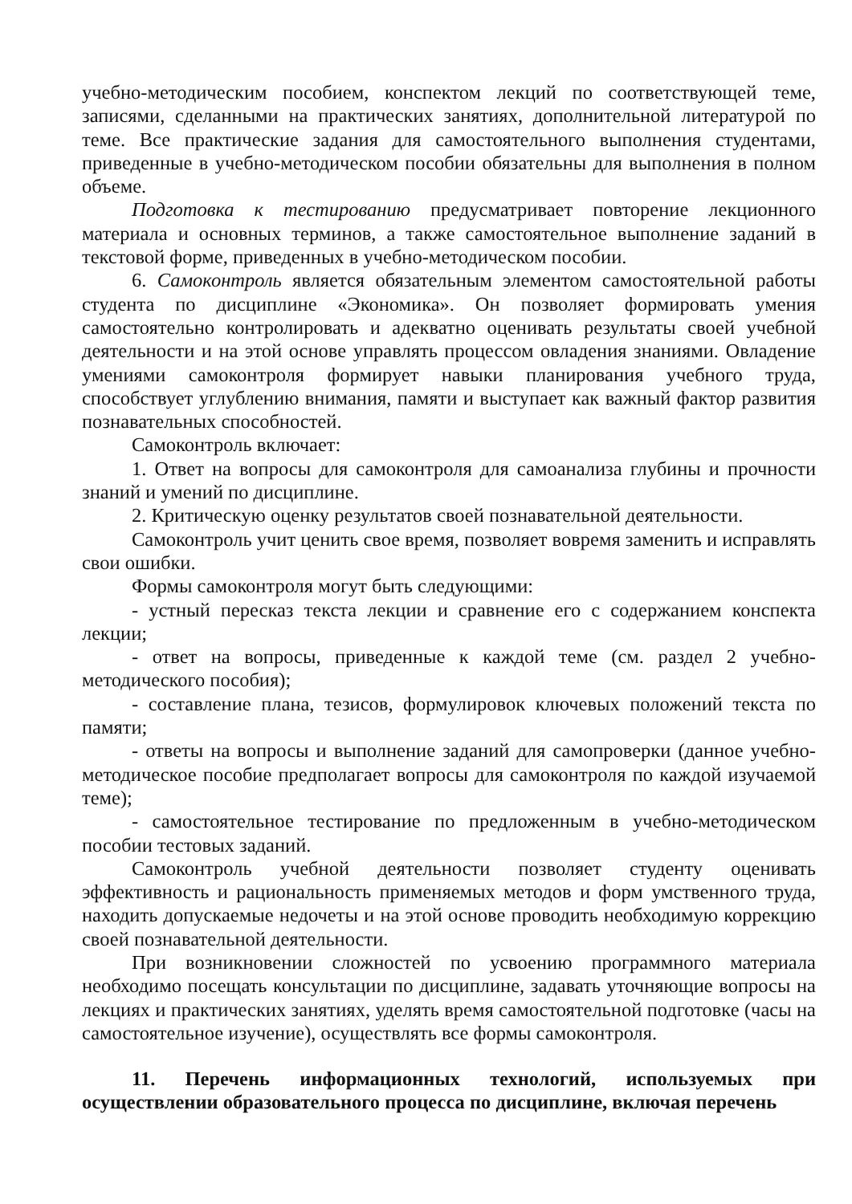учебно-методическим пособием, конспектом лекций по соответствующей теме, записями, сделанными на практических занятиях, дополнительной литературой по теме. Все практические задания для самостоятельного выполнения студентами, приведенные в учебно-методическом пособии обязательны для выполнения в полном объеме.
Подготовка к тестированию предусматривает повторение лекционного материала и основных терминов, а также самостоятельное выполнение заданий в текстовой форме, приведенных в учебно-методическом пособии.
6. Самоконтроль является обязательным элементом самостоятельной работы студента по дисциплине «Экономика». Он позволяет формировать умения самостоятельно контролировать и адекватно оценивать результаты своей учебной деятельности и на этой основе управлять процессом овладения знаниями. Овладение умениями самоконтроля формирует навыки планирования учебного труда, способствует углублению внимания, памяти и выступает как важный фактор развития познавательных способностей.
Самоконтроль включает:
1. Ответ на вопросы для самоконтроля для самоанализа глубины и прочности знаний и умений по дисциплине.
2. Критическую оценку результатов своей познавательной деятельности.
Самоконтроль учит ценить свое время, позволяет вовремя заменить и исправлять свои ошибки.
Формы самоконтроля могут быть следующими:
- устный пересказ текста лекции и сравнение его с содержанием конспекта лекции;
- ответ на вопросы, приведенные к каждой теме (см. раздел 2 учебно-методического пособия);
- составление плана, тезисов, формулировок ключевых положений текста по памяти;
- ответы на вопросы и выполнение заданий для самопроверки (данное учебно-методическое пособие предполагает вопросы для самоконтроля по каждой изучаемой теме);
- самостоятельное тестирование по предложенным в учебно-методическом пособии тестовых заданий.
Самоконтроль учебной деятельности позволяет студенту оценивать эффективность и рациональность применяемых методов и форм умственного труда, находить допускаемые недочеты и на этой основе проводить необходимую коррекцию своей познавательной деятельности.
При возникновении сложностей по усвоению программного материала необходимо посещать консультации по дисциплине, задавать уточняющие вопросы на лекциях и практических занятиях, уделять время самостоятельной подготовке (часы на самостоятельное изучение), осуществлять все формы самоконтроля.
11. Перечень информационных технологий, используемых при осуществлении образовательного процесса по дисциплине, включая перечень